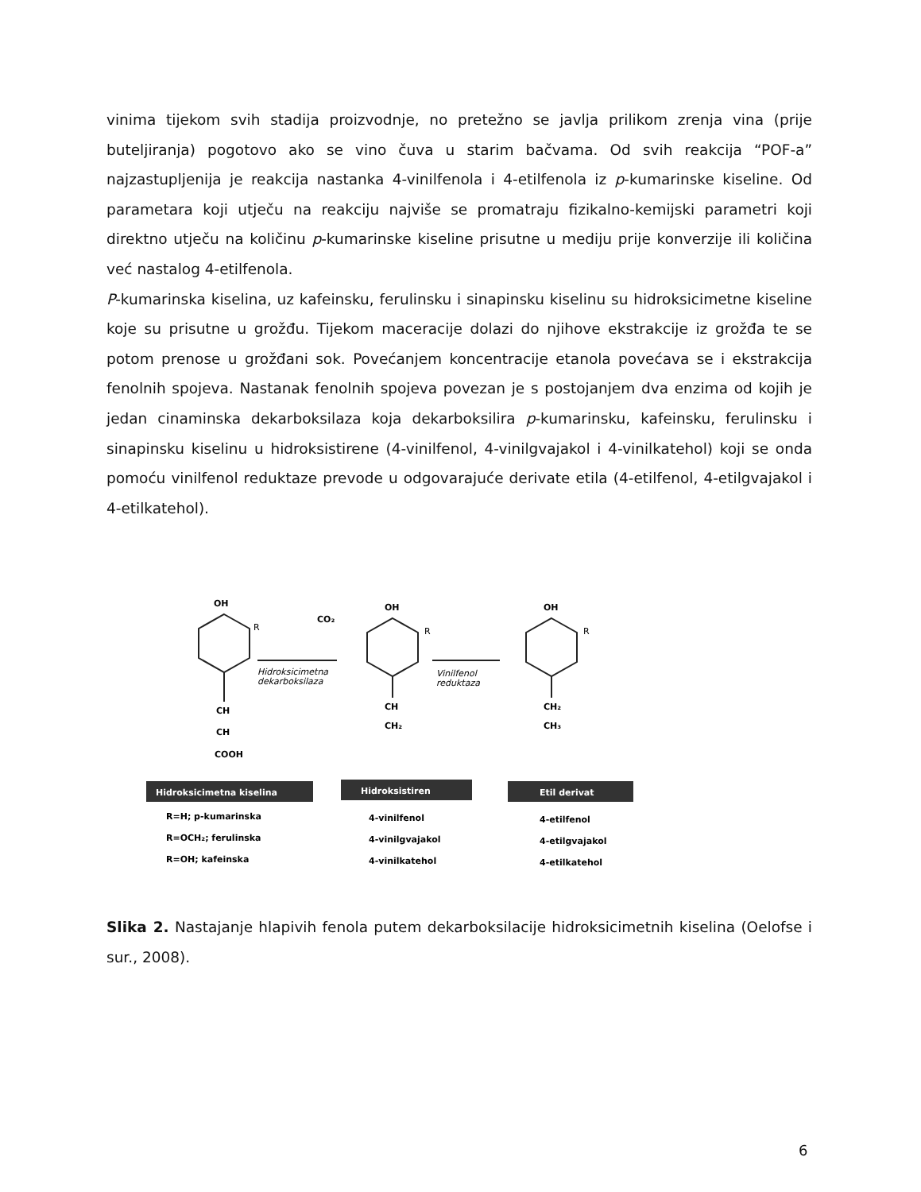vinima tijekom svih stadija proizvodnje, no pretežno se javlja prilikom zrenja vina (prije buteljiranja) pogotovo ako se vino čuva u starim bačvama. Od svih reakcija “POF-a” najzastupljenija je reakcija nastanka 4-vinilfenola i 4-etilfenola iz p-kumarinske kiseline. Od parametara koji utječu na reakciju najviše se promatraju fizikalno-kemijski parametri koji direktno utječu na količinu p-kumarinske kiseline prisutne u mediju prije konverzije ili količina već nastalog 4-etilfenola.
P-kumarinska kiselina, uz kafeinsku, ferulinsku i sinapinsku kiselinu su hidroksicimetne kiseline koje su prisutne u grožđu. Tijekom maceracije dolazi do njihove ekstrakcije iz grožđa te se potom prenose u grožđani sok. Povećanjem koncentracije etanola povećava se i ekstrakcija fenolnih spojeva. Nastanak fenolnih spojeva povezan je s postojanjem dva enzima od kojih je jedan cinaminska dekarboksilaza koja dekarboksilira p-kumarinsku, kafeinsku, ferulinsku i sinapinsku kiselinu u hidroksistirene (4-vinilfenol, 4-vinilgvajakol i 4-vinilkatehol) koji se onda pomoću vinilfenol reduktaze prevode u odgovarajuće derivate etila (4-etilfenol, 4-etilgvajakol i 4-etilkatehol).
OH
R
CO₂
OH
R
OH
R
Hidroksicimetna
dekarboksilaza
Vinilfenol
reduktaza
CH
CH
COOH
CH
CH₂
CH₂
CH₃
Hidroksicimetna kiselina
Hidroksistiren
Etil derivat
R=H; p-kumarinska
R=OCH₂; ferulinska
R=OH; kafeinska
4-vinilfenol
4-vinilgvajakol
4-vinilkatehol
4-etilfenol
4-etilgvajakol
4-etilkatehol
Slika 2. Nastajanje hlapivih fenola putem dekarboksilacije hidroksicimetnih kiselina (Oelofse i sur., 2008).
6